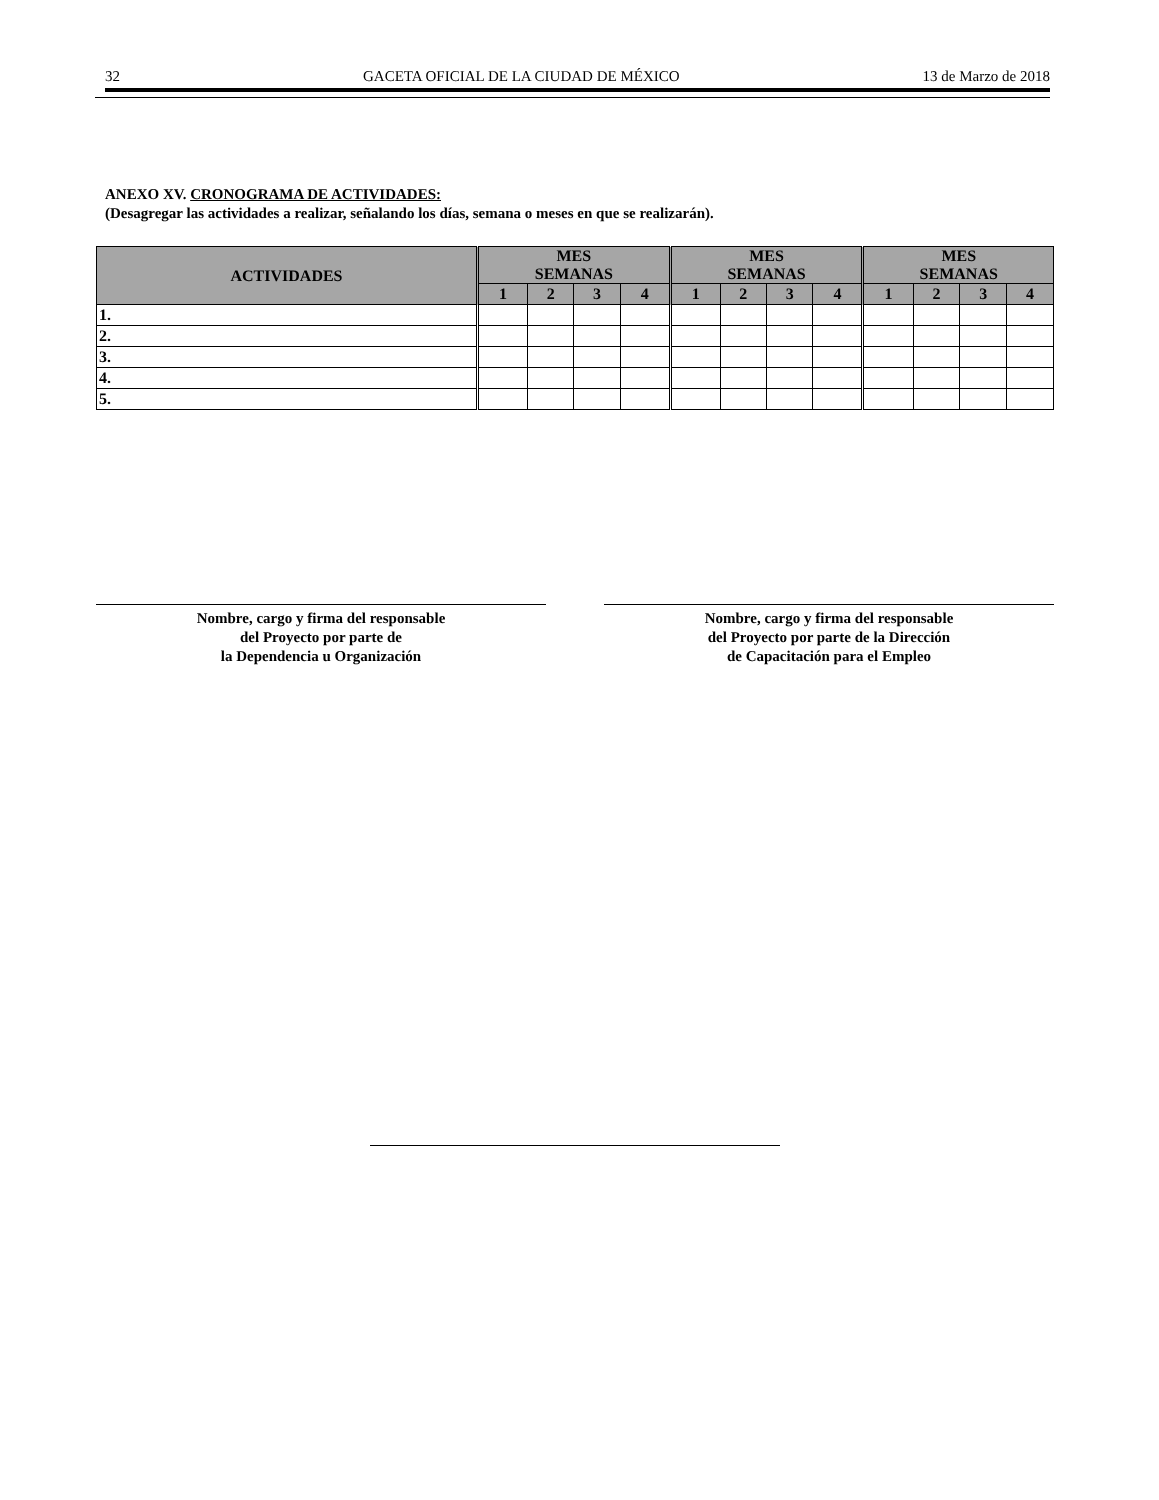32 GACETA OFICIAL DE LA CIUDAD DE MÉXICO 13 de Marzo de 2018
ANEXO XV. CRONOGRAMA DE ACTIVIDADES:
(Desagregar las actividades a realizar, señalando los días, semana o meses en que se realizarán).
| ACTIVIDADES | MES SEMANAS | | | | MES SEMANAS | | | | MES SEMANAS | | | |
| --- | --- | --- | --- | --- | --- | --- | --- | --- | --- | --- | --- | --- |
| | 1 | 2 | 3 | 4 | 1 | 2 | 3 | 4 | 1 | 2 | 3 | 4 |
| 1. | | | | | | | | | | | | |
| 2. | | | | | | | | | | | | |
| 3. | | | | | | | | | | | | |
| 4. | | | | | | | | | | | | |
| 5. | | | | | | | | | | | | |
Nombre, cargo y firma del responsable
del Proyecto por parte de
la Dependencia u Organización
Nombre, cargo y firma del responsable
del Proyecto por parte de la Dirección
de Capacitación para el Empleo